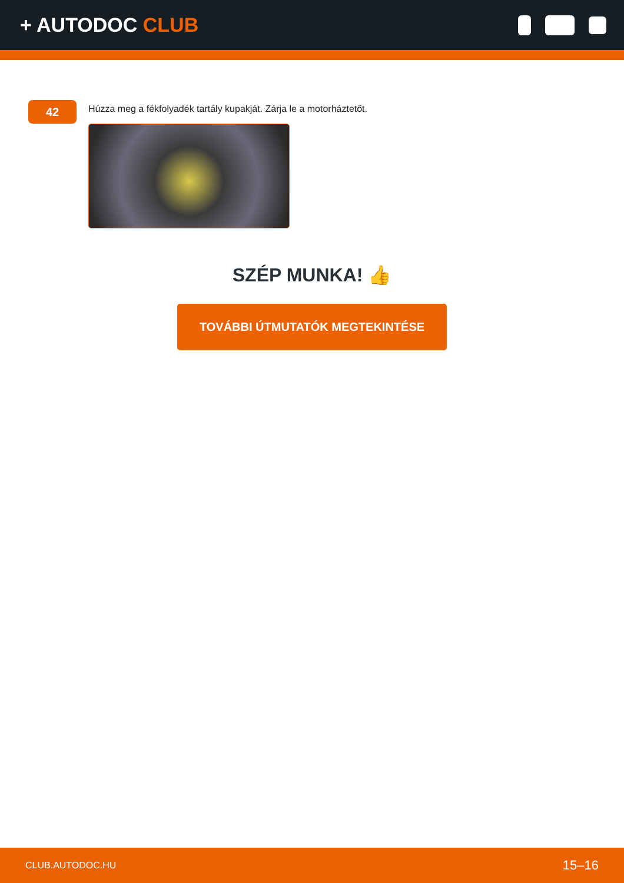+ AUTODOC CLUB
42
Húzza meg a fékfolyadék tartály kupakját. Zárja le a motorháztetőt.
SZÉP MUNKA! 👍
TOVÁBBI ÚTMUTATÓK MEGTEKINTÉSE
CLUB.AUTODOC.HU 15–16